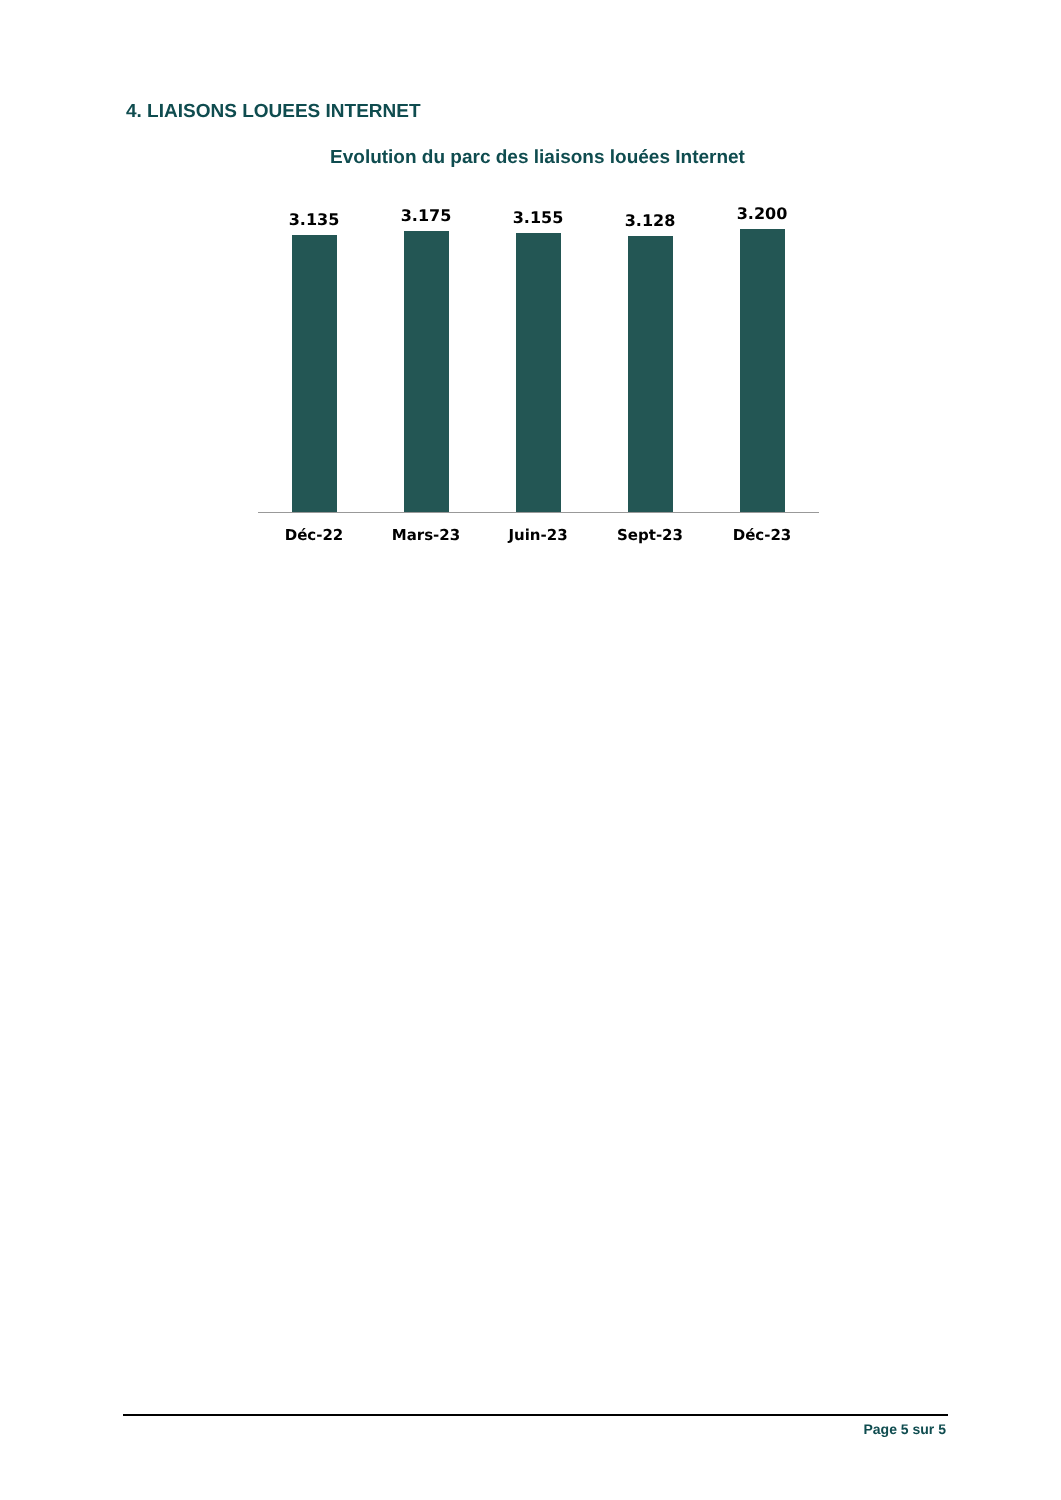4. LIAISONS LOUEES INTERNET
Evolution du parc des liaisons louées Internet
3.135 3.175 3.155 3.128 3.200
Déc-22 Mars-23 Juin-23 Sept-23 Déc-23
Page 5 sur 5